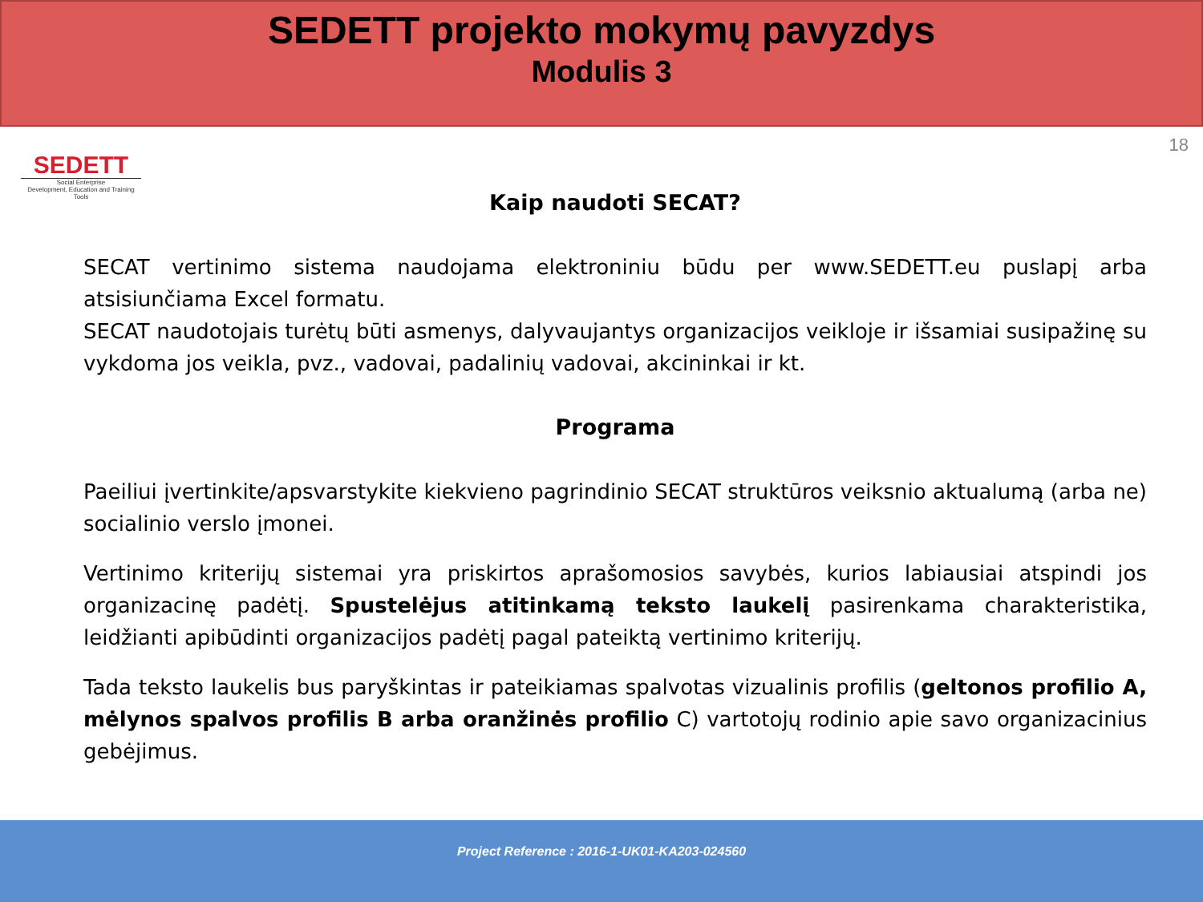SEDETT projekto mokymų pavyzdys
Modulis 3
SEDETT
Social Enterprise
Development, Education and Training Tools
18
Kaip naudoti SECAT?
SECAT vertinimo sistema naudojama elektroniniu būdu per www.SEDETT.eu puslapį arba atsisiunčiama Excel formatu.
SECAT naudotojais turėtų būti asmenys, dalyvaujantys organizacijos veikloje ir išsamiai susipažinę su vykdoma jos veikla, pvz., vadovai, padalinių vadovai, akcininkai ir kt.
Programa
Paeiliui įvertinkite/apsvarstykite kiekvieno pagrindinio SECAT struktūros veiksnio aktualumą (arba ne) socialinio verslo įmonei.
Vertinimo kriterijų sistemai yra priskirtos aprašomosios savybės, kurios labiausiai atspindi jos organizacinę padėtį. Spustelėjus atitinkamą teksto laukelį pasirenkama charakteristika, leidžianti apibūdinti organizacijos padėtį pagal pateiktą vertinimo kriterijų.
Tada teksto laukelis bus paryškintas ir pateikiamas spalvotas vizualinis profilis (geltonos profilio A, mėlynos spalvos profilis B arba oranžinės profilio C) vartotojų rodinio apie savo organizacinius gebėjimus.
Project Reference : 2016-1-UK01-KA203-024560